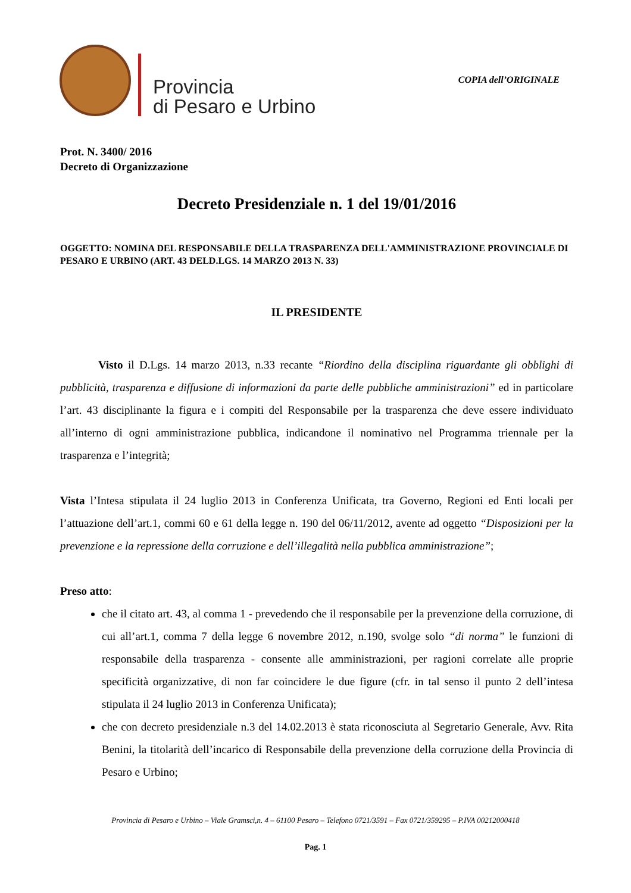Provincia
di Pesaro e Urbino
COPIA dell’ORIGINALE
Prot. N. 3400/ 2016
Decreto di Organizzazione
Decreto Presidenziale n. 1 del 19/01/2016
OGGETTO: NOMINA DEL RESPONSABILE DELLA TRASPARENZA DELL'AMMINISTRAZIONE PROVINCIALE DI PESARO E URBINO (ART. 43 DELD.LGS. 14 MARZO 2013 N. 33)
IL PRESIDENTE
Visto il D.Lgs. 14 marzo 2013, n.33 recante “Riordino della disciplina riguardante gli obblighi di pubblicità, trasparenza e diffusione di informazioni da parte delle pubbliche amministrazioni” ed in particolare l’art. 43 disciplinante la figura e i compiti del Responsabile per la trasparenza che deve essere individuato all’interno di ogni amministrazione pubblica, indicandone il nominativo nel Programma triennale per la trasparenza e l’integrità;
Vista l’Intesa stipulata il 24 luglio 2013 in Conferenza Unificata, tra Governo, Regioni ed Enti locali per l’attuazione dell’art.1, commi 60 e 61 della legge n. 190 del 06/11/2012, avente ad oggetto “Disposizioni per la prevenzione e la repressione della corruzione e dell’illegalità nella pubblica amministrazione”;
Preso atto:
che il citato art. 43, al comma 1 - prevedendo che il responsabile per la prevenzione della corruzione, di cui all’art.1, comma 7 della legge 6 novembre 2012, n.190, svolge solo “di norma” le funzioni di responsabile della trasparenza - consente alle amministrazioni, per ragioni correlate alle proprie specificità organizzative, di non far coincidere le due figure (cfr. in tal senso il punto 2 dell’intesa stipulata il 24 luglio 2013 in Conferenza Unificata);
che con decreto presidenziale n.3 del 14.02.2013 è stata riconosciuta al Segretario Generale, Avv. Rita Benini, la titolarità dell’incarico di Responsabile della prevenzione della corruzione della Provincia di Pesaro e Urbino;
Provincia di Pesaro e Urbino – Viale Gramsci,n. 4 – 61100 Pesaro – Telefono 0721/3591 – Fax 0721/359295 – P.IVA 00212000418
Pag. 1